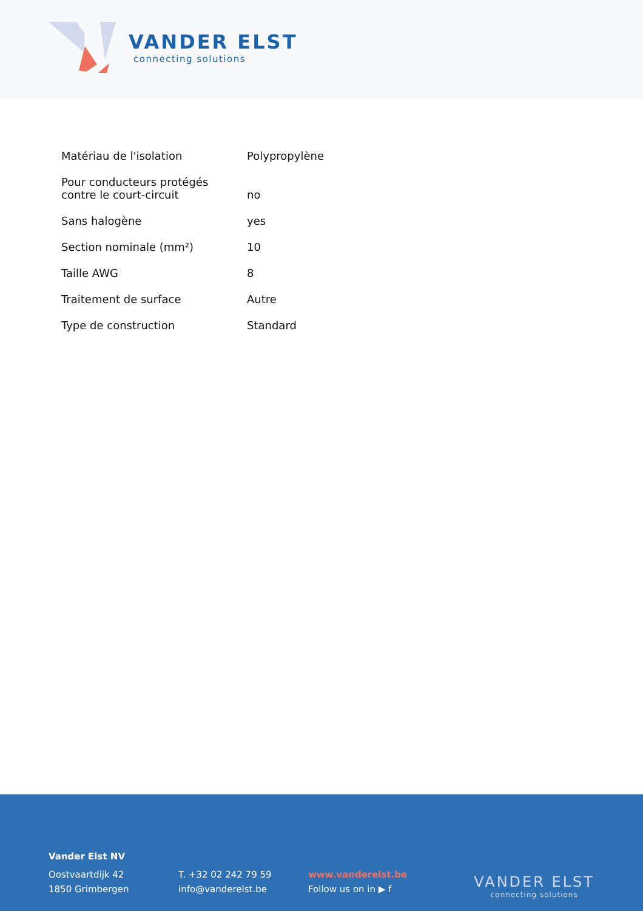VANDER ELST
connecting solutions
| Matériau de l'isolation | Polypropylène |
| Pour conducteurs protégés contre le court-circuit | no |
| Sans halogène | yes |
| Section nominale (mm²) | 10 |
| Taille AWG | 8 |
| Traitement de surface | Autre |
| Type de construction | Standard |
Vander Elst NV
Oostvaartdijk 42
1850 Grimbergen
T. +32 02 242 79 59
info@vanderelst.be
www.vanderelst.be
Follow us on in ▶ f
VANDER ELST
connecting solutions